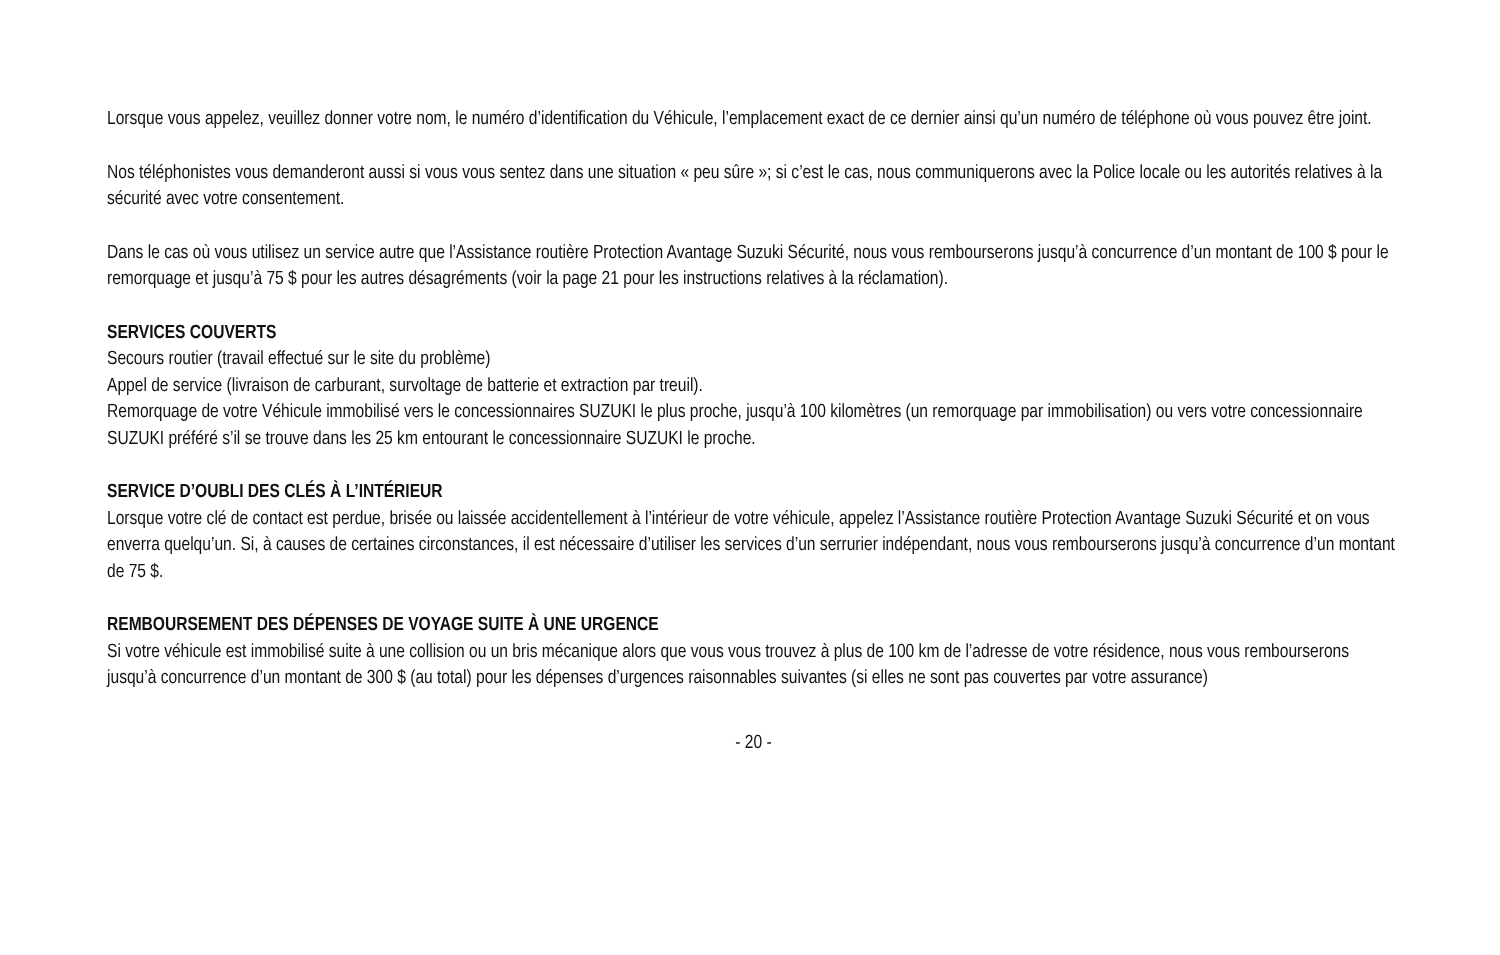Lorsque vous appelez, veuillez donner votre nom, le numéro d’identification du Véhicule, l’emplacement exact de ce dernier ainsi qu’un numéro de téléphone où vous pouvez être joint.
Nos téléphonistes vous demanderont aussi si vous vous sentez dans une situation « peu sûre »; si c’est le cas, nous communiquerons avec la Police locale ou les autorités relatives à la sécurité avec votre consentement.
Dans le cas où vous utilisez un service autre que l’Assistance routière Protection Avantage Suzuki Sécurité, nous vous rembourserons jusqu’à concurrence d’un montant de 100 $ pour le remorquage et jusqu’à 75 $ pour les autres désagréments (voir la page 21 pour les instructions relatives à la réclamation).
SERVICES COUVERTS
Secours routier (travail effectué sur le site du problème)
Appel de service (livraison de carburant, survoltage de batterie et extraction par treuil).
Remorquage de votre Véhicule immobilisé vers le concessionnaires SUZUKI le plus proche, jusqu’à 100 kilomètres (un remorquage par immobilisation) ou vers votre concessionnaire SUZUKI préféré s’il se trouve dans les 25 km entourant le concessionnaire SUZUKI le proche.
SERVICE D’OUBLI DES CLÉS À L’INTÉRIEUR
Lorsque votre clé de contact est perdue, brisée ou laissée accidentellement à l’intérieur de votre véhicule, appelez l’Assistance routière Protection Avantage Suzuki Sécurité et on vous enverra quelqu’un. Si, à causes de certaines circonstances, il est nécessaire d’utiliser les services d’un serrurier indépendant, nous vous rembourserons jusqu’à concurrence d’un montant de 75 $.
REMBOURSEMENT DES DÉPENSES DE VOYAGE SUITE À UNE URGENCE
Si votre véhicule est immobilisé suite à une collision ou un bris mécanique alors que vous vous trouvez à plus de 100 km de l’adresse de votre résidence, nous vous rembourserons jusqu’à concurrence d’un montant de 300 $ (au total) pour les dépenses d’urgences raisonnables suivantes (si elles ne sont pas couvertes par votre assurance)
- 20 -